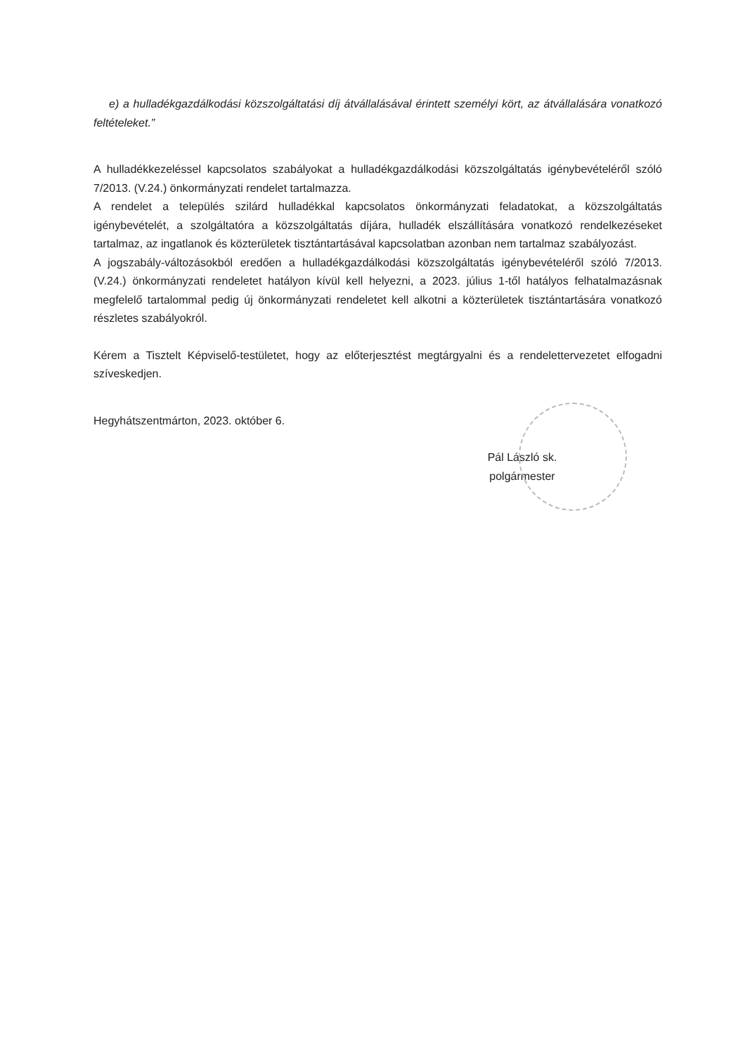e) a hulladékgazdálkodási közszolgáltatási díj átvállalásával érintett személyi kört, az átvállalására vonatkozó feltételeket.”
A hulladékkezeléssel kapcsolatos szabályokat a hulladékgazdálkodási közszolgáltatás igénybevételéről szóló 7/2013. (V.24.) önkormányzati rendelet tartalmazza.
A rendelet a település szilárd hulladékkal kapcsolatos önkormányzati feladatokat, a közszolgáltatás igénybevételét, a szolgáltatóra a közszolgáltatás díjára, hulladék elszállítására vonatkozó rendelkezéseket tartalmaz, az ingatlanok és közterületek tisztántartásával kapcsolatban azonban nem tartalmaz szabályozást.
A jogszabály-változásokból eredően a hulladékgazdálkodási közszolgáltatás igénybevételéről szóló 7/2013. (V.24.) önkormányzati rendeletet hatályon kívül kell helyezni, a 2023. július 1-től hatályos felhatalmazásnak megfelelő tartalommal pedig új önkormányzati rendeletet kell alkotni a közterületek tisztántartására vonatkozó részletes szabályokról.
Kérem a Tisztelt Képviselő-testületet, hogy az előterjesztést megtárgyalni és a rendelettervezetet elfogadni szíveskedjen.
Hegyhátszentmárton, 2023. október 6.
Pál László sk.
polgármester